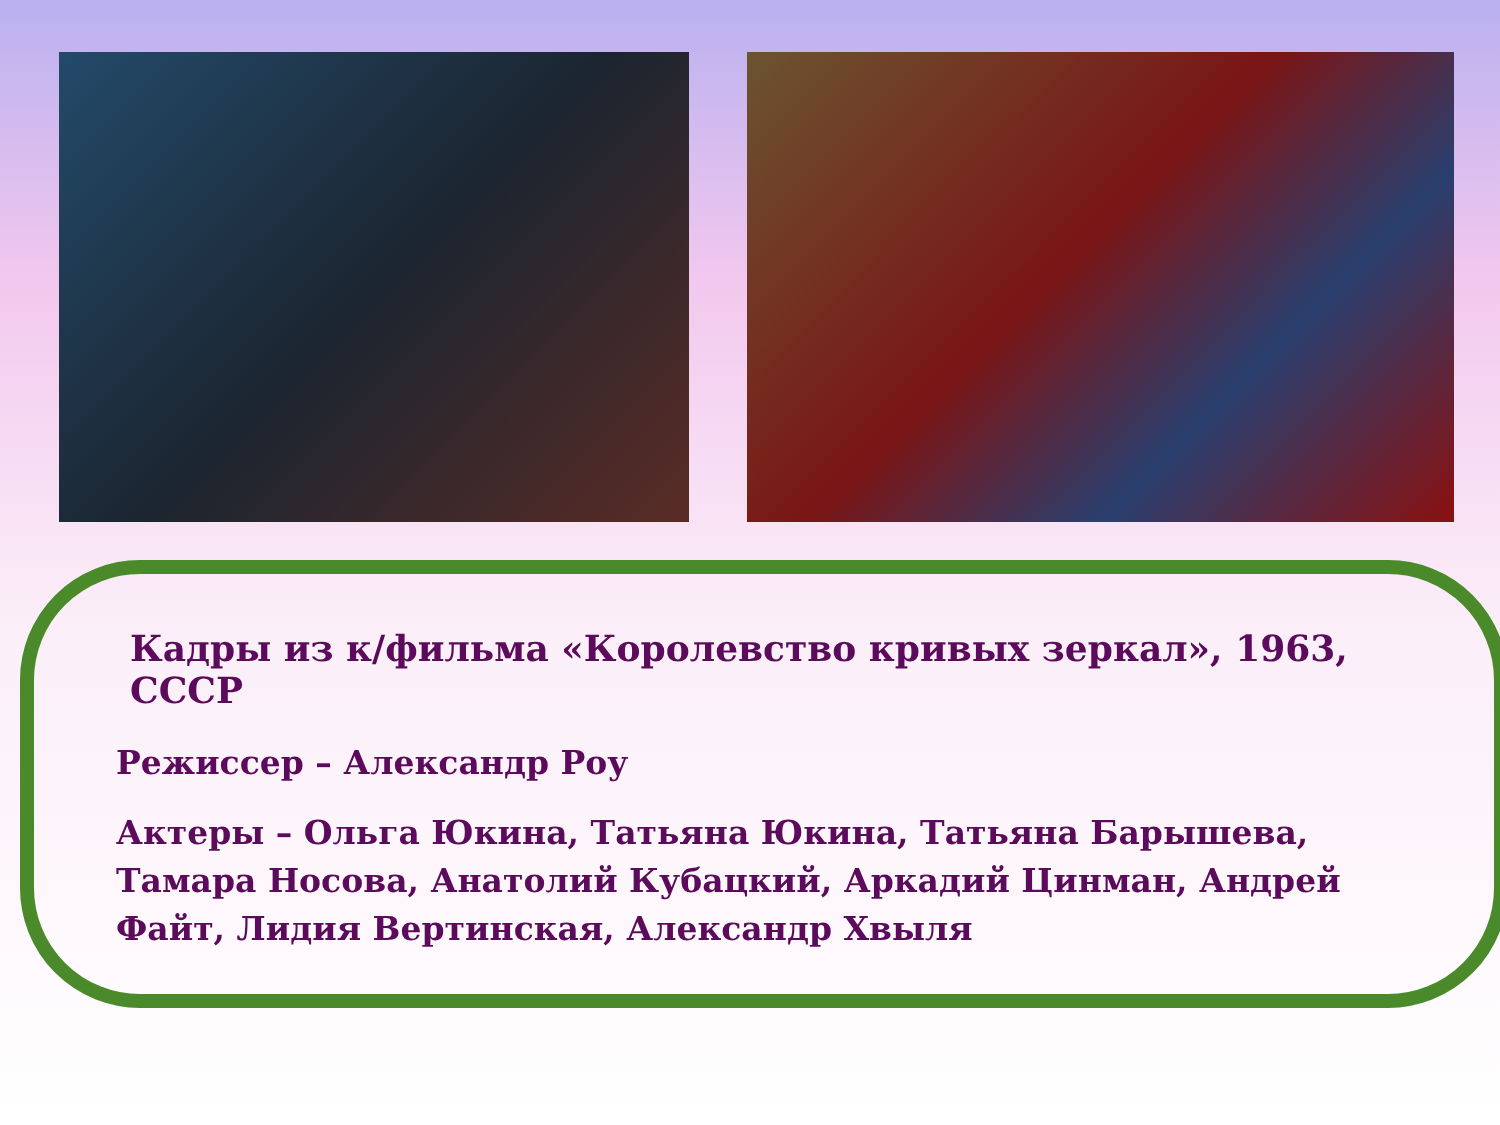Кадры из к/фильма «Королевство кривых зеркал», 1963, СССР
Режиссер – Александр Роу
Актеры – Ольга Юкина, Татьяна Юкина, Татьяна Барышева, Тамара Носова, Анатолий Кубацкий, Аркадий Цинман, Андрей Файт, Лидия Вертинская, Александр Хвыля